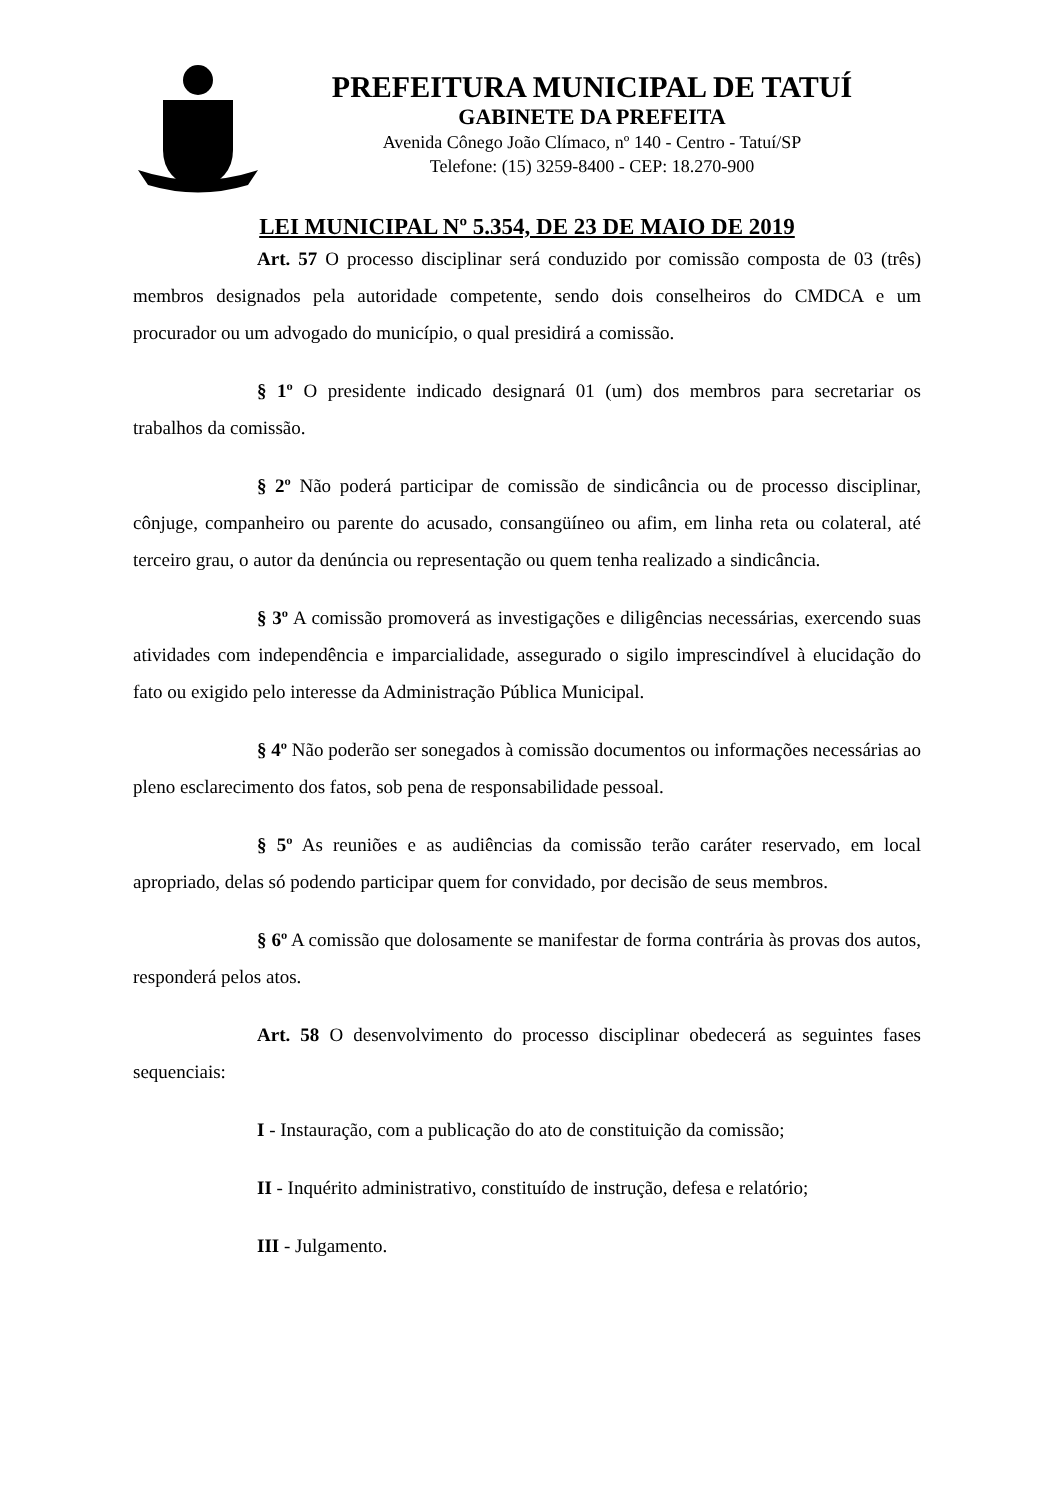PREFEITURA MUNICIPAL DE TATUÍ
GABINETE DA PREFEITA
Avenida Cônego João Clímaco, nº 140 - Centro - Tatuí/SP
Telefone: (15) 3259-8400 - CEP: 18.270-900
LEI MUNICIPAL Nº 5.354, DE 23 DE MAIO DE 2019
Art. 57 O processo disciplinar será conduzido por comissão composta de 03 (três) membros designados pela autoridade competente, sendo dois conselheiros do CMDCA e um procurador ou um advogado do município, o qual presidirá a comissão.
§ 1º O presidente indicado designará 01 (um) dos membros para secretariar os trabalhos da comissão.
§ 2º Não poderá participar de comissão de sindicância ou de processo disciplinar, cônjuge, companheiro ou parente do acusado, consangüíneo ou afim, em linha reta ou colateral, até terceiro grau, o autor da denúncia ou representação ou quem tenha realizado a sindicância.
§ 3º A comissão promoverá as investigações e diligências necessárias, exercendo suas atividades com independência e imparcialidade, assegurado o sigilo imprescindível à elucidação do fato ou exigido pelo interesse da Administração Pública Municipal.
§ 4º Não poderão ser sonegados à comissão documentos ou informações necessárias ao pleno esclarecimento dos fatos, sob pena de responsabilidade pessoal.
§ 5º As reuniões e as audiências da comissão terão caráter reservado, em local apropriado, delas só podendo participar quem for convidado, por decisão de seus membros.
§ 6º A comissão que dolosamente se manifestar de forma contrária às provas dos autos, responderá pelos atos.
Art. 58 O desenvolvimento do processo disciplinar obedecerá as seguintes fases sequenciais:
I - Instauração, com a publicação do ato de constituição da comissão;
II - Inquérito administrativo, constituído de instrução, defesa e relatório;
III - Julgamento.